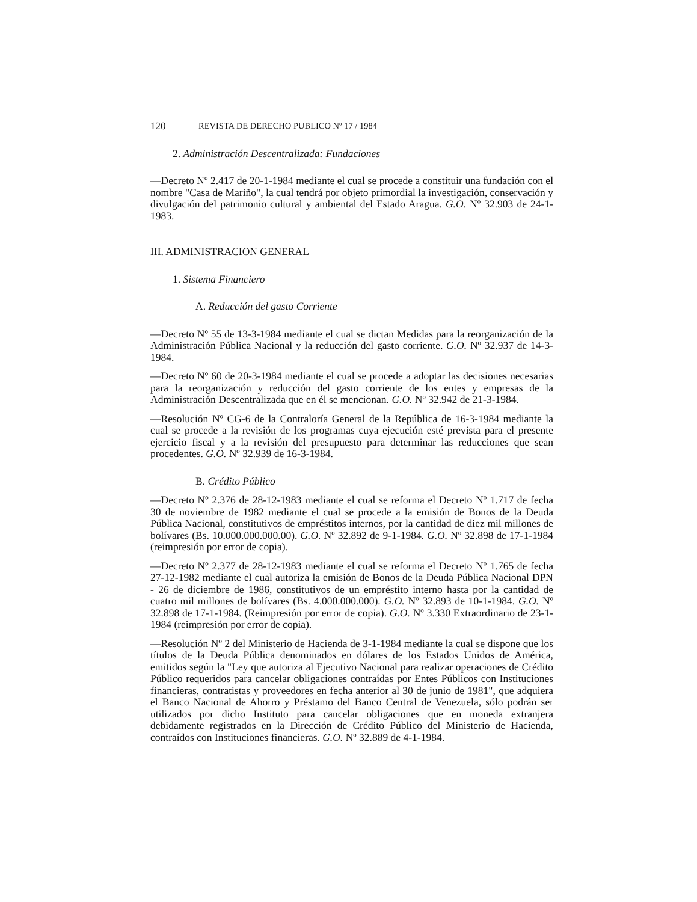120 REVISTA DE DERECHO PUBLICO Nº 17 / 1984
2. Administración Descentralizada: Fundaciones
—Decreto Nº 2.417 de 20-1-1984 mediante el cual se procede a constituir una fundación con el nombre "Casa de Mariño", la cual tendrá por objeto primordial la investigación, conservación y divulgación del patrimonio cultural y ambiental del Estado Aragua. G.O. Nº 32.903 de 24-1-1983.
III. ADMINISTRACION GENERAL
1. Sistema Financiero
A. Reducción del gasto Corriente
—Decreto Nº 55 de 13-3-1984 mediante el cual se dictan Medidas para la reorganización de la Administración Pública Nacional y la reducción del gasto corriente. G.O. Nº 32.937 de 14-3-1984.
—Decreto Nº 60 de 20-3-1984 mediante el cual se procede a adoptar las decisiones necesarias para la reorganización y reducción del gasto corriente de los entes y empresas de la Administración Descentralizada que en él se mencionan. G.O. Nº 32.942 de 21-3-1984.
—Resolución Nº CG-6 de la Contraloría General de la República de 16-3-1984 mediante la cual se procede a la revisión de los programas cuya ejecución esté prevista para el presente ejercicio fiscal y a la revisión del presupuesto para determinar las reducciones que sean procedentes. G.O. Nº 32.939 de 16-3-1984.
B. Crédito Público
—Decreto Nº 2.376 de 28-12-1983 mediante el cual se reforma el Decreto Nº 1.717 de fecha 30 de noviembre de 1982 mediante el cual se procede a la emisión de Bonos de la Deuda Pública Nacional, constitutivos de empréstitos internos, por la cantidad de diez mil millones de bolívares (Bs. 10.000.000.000.00). G.O. Nº 32.892 de 9-1-1984. G.O. Nº 32.898 de 17-1-1984 (reimpresión por error de copia).
—Decreto Nº 2.377 de 28-12-1983 mediante el cual se reforma el Decreto Nº 1.765 de fecha 27-12-1982 mediante el cual autoriza la emisión de Bonos de la Deuda Pública Nacional DPN - 26 de diciembre de 1986, constitutivos de un empréstito interno hasta por la cantidad de cuatro mil millones de bolívares (Bs. 4.000.000.000). G.O. Nº 32.893 de 10-1-1984. G.O. Nº 32.898 de 17-1-1984. (Reimpresión por error de copia). G.O. Nº 3.330 Extraordinario de 23-1-1984 (reimpresión por error de copia).
—Resolución Nº 2 del Ministerio de Hacienda de 3-1-1984 mediante la cual se dispone que los títulos de la Deuda Pública denominados en dólares de los Estados Unidos de América, emitidos según la "Ley que autoriza al Ejecutivo Nacional para realizar operaciones de Crédito Público requeridos para cancelar obligaciones contraídas por Entes Públicos con Instituciones financieras, contratistas y proveedores en fecha anterior al 30 de junio de 1981", que adquiera el Banco Nacional de Ahorro y Préstamo del Banco Central de Venezuela, sólo podrán ser utilizados por dicho Instituto para cancelar obligaciones que en moneda extranjera debidamente registrados en la Dirección de Crédito Público del Ministerio de Hacienda, contraídos con Instituciones financieras. G.O. Nº 32.889 de 4-1-1984.